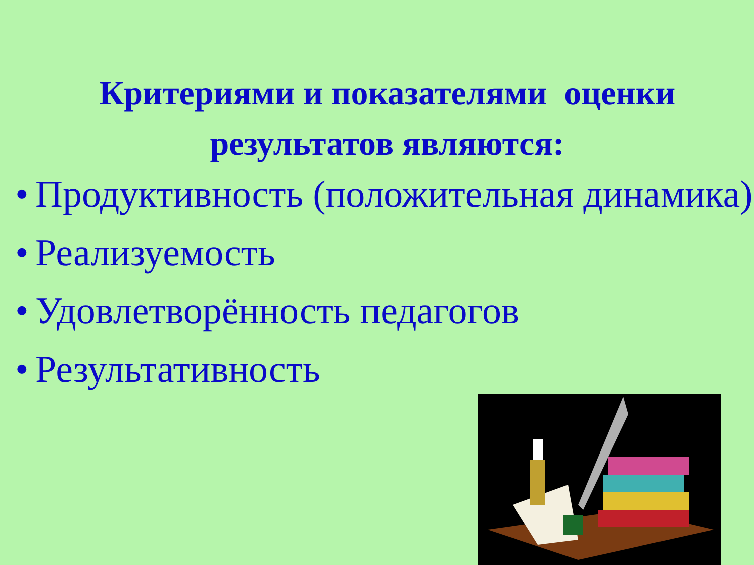Критериями и показателями оценки
результатов являются:
• Продуктивность (положительная динамика)
• Реализуемость
• Удовлетворённость педагогов
• Результативность